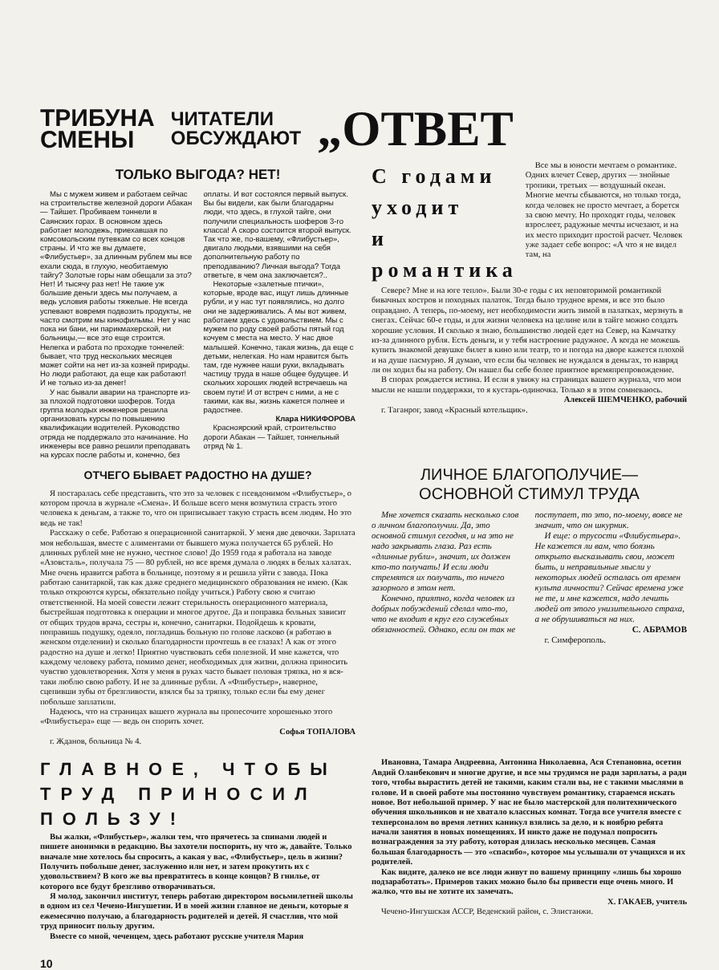ТРИБУНА
СМЕНЫ
ЧИТАТЕЛИ
ОБСУЖДАЮТ
„ОТВЕТ
ТОЛЬКО ВЫГОДА? НЕТ!
Мы с мужем живем и работаем сейчас на строительстве железной дороги Абакан — Тайшет. Пробиваем тоннели в Саянских горах. В основном здесь работает молодежь, приехавшая по комсомольским путевкам со всех концов страны. И что же вы думаете, «Флибустьер», за длинным рублем мы все ехали сюда, в глухую, необитаемую тайгу? Золотые горы нам обещали за это? Нет! И тысячу раз нет! Не такие уж большие деньги здесь мы получаем, а ведь условия работы тяжелые. Не всегда успевают вовремя подвозить продукты, не часто смотрим мы кинофильмы. Нет у нас пока ни бани, ни парикмахерской, ни больницы,— все это еще строится. Нелегка и работа по проходке тоннелей: бывает, что труд нескольких месяцев может сойти на нет из-за козней природы. Но люди работают, да еще как работают! И не только из-за денег!
У нас бывали аварии на транспорте из-за плохой подготовки шоферов. Тогда группа молодых инженеров решила организовать курсы по повышению квалификации водителей. Руководство отряда не поддержало это начинание. Но инженеры все равно решили преподавать на курсах после работы и, конечно, без оплаты. И вот состоялся первый выпуск. Вы бы видели, как были благодарны люди, что здесь, в глухой тайге, они получили специальность шоферов 3-го класса! А скоро состоится второй выпуск. Так что же, по-вашему, «Флибустьер», двигало людьми, взявшими на себя дополнительную работу по преподаванию? Личная выгода? Тогда ответьте, в чем она заключается?..
Некоторые «залетные птички», которые, вроде вас, ищут лишь длинные рубли, и у нас тут появлялись, но долго они не задерживались. А мы вот живем, работаем здесь с удовольствием. Мы с мужем по роду своей работы пятый год кочуем с места на место. У нас двое малышей. Конечно, такая жизнь, да еще с детьми, нелегкая. Но нам нравится быть там, где нужнее наши руки, вкладывать частицу труда в наше общее будущее. И скольких хороших людей встречаешь на своем пути! И от встреч с ними, а не с такими, как вы, жизнь кажется полнее и радостнее.
Клара НИКИФОРОВА
Красноярский край, строительство дороги Абакан — Тайшет, тоннельный отряд № 1.
С годами
уходит
и романтика
Все мы в юности мечтаем о романтике. Одних влечет Север, других — знойные тропики, третьих — воздушный океан. Многие мечты сбываются, но только тогда, когда человек не просто мечтает, а борется за свою мечту. Но проходят годы, человек взрослеет, радужные мечты исчезают, и на их место приходит простой расчет. Человек уже задает себе вопрос: «А что я не видел там, на
Севере? Мне и на юге тепло». Были 30-е годы с их неповторимой романтикой бивачных костров и походных палаток. Тогда было трудное время, и все это было оправдано. А теперь, по-моему, нет необходимости жить зимой в палатках, мерзнуть в снегах. Сейчас 60-е годы, и для жизни человека на целине или в тайге можно создать хорошие условия. И сколько я знаю, большинство людей едет на Север, на Камчатку из-за длинного рубля. Есть деньги, и у тебя настроение радужное. А когда не можешь купить знакомой девушке билет в кино или театр, то и погода на дворе кажется плохой и на душе пасмурно. Я думаю, что если бы человек не нуждался в деньгах, то навряд ли он ходил бы на работу. Он нашел бы себе более приятное времяпрепровождение.
В спорах рождается истина. И если я увижу на страницах вашего журнала, что мои мысли не нашли поддержки, то я кустарь-одиночка. Только я в этом сомневаюсь.
Алексей ШЕМЧЕНКО, рабочий
г. Таганрог, завод «Красный котельщик».
ОТЧЕГО БЫВАЕТ РАДОСТНО НА ДУШЕ?
Я постаралась себе представить, что это за человек с псевдонимом «Флибустьер», о котором прочла в журнале «Смена». И больше всего меня возмутила страсть этого человека к деньгам, а также то, что он приписывает такую страсть всем людям. Но это ведь не так!
Расскажу о себе. Работаю я операционной санитаркой. У меня две девочки. Зарплата моя небольшая, вместе с алиментами от бывшего мужа получается 65 рублей. Но длинных рублей мне не нужно, честное слово! До 1959 года я работала на заводе «Азовсталь», получала 75 — 80 рублей, но все время думала о людях в белых халатах. Мне очень нравится работа в больнице, поэтому я и решила уйти с завода. Пока работаю санитаркой, так как даже среднего медицинского образования не имею. (Как только откроются курсы, обязательно пойду учиться.) Работу свою я считаю ответственной. На моей совести лежит стерильность операционного материала, быстрейшая подготовка к операции и многое другое. Да и поправка больных зависит от общих трудов врача, сестры и, конечно, санитарки. Подойдешь к кровати, поправишь подушку, одеяло, погладишь больную по голове ласково (я работаю в женском отделении) и сколько благодарности прочтешь в ее глазах! А как от этого радостно на душе и легко! Приятно чувствовать себя полезной. И мне кажется, что каждому человеку работа, помимо денег, необходимых для жизни, должна приносить чувство удовлетворения. Хотя у меня в руках часто бывает половая тряпка, но я вся-таки люблю свою работу. И не за длинные рубли. А «Флибустьер», наверное, сцепивши зубы от брезгливости, взялся бы за тряпку, только если бы ему денег побольше заплатили.
Надеюсь, что на страницах вашего журнала вы пропесочите хорошенько этого «Флибустьера» еще — ведь он спорить хочет.
Софья ТОПАЛОВА
г. Жданов, больница № 4.
ЛИЧНОЕ БЛАГОПОЛУЧИЕ—
ОСНОВНОЙ СТИМУЛ ТРУДА
Мне хочется сказать несколько слов о личном благополучии. Да, это основной стимул сегодня, и на это не надо закрывать глаза. Раз есть «длинные рубли», значит, их должен кто-то получать! И если люди стремятся их получать, то ничего зазорного в этом нет.
Конечно, приятно, когда человек из добрых побуждений сделал что-то, что не входит в круг его служебных обязанностей. Однако, если он так не поступает, то это, по-моему, вовсе не значит, что он шкурник.
И еще: о трусости «Флибустьера». Не кажется ли вам, что боязнь открыто высказывать свои, может быть, и неправильные мысли у некоторых людей осталась от времен культа личности? Сейчас времена уже не те, и мне кажется, надо лечить людей от этого унизительного страха, а не обрушиваться на них.
С. АБРАМОВ
г. Симферополь.
ГЛАВНОЕ, ЧТОБЫ ТРУД ПРИНОСИЛ ПОЛЬЗУ!
Вы жалки, «Флибустьер», жалки тем, что прячетесь за спинами людей и пишете анонимки в редакцию. Вы захотели поспорить, ну что ж, давайте. Только вначале мне хотелось бы спросить, а какая у вас, «Флибустьер», цель в жизни? Получить побольше денег, заслуженно или нет, и затем прокутить их с удовольствием? В кого же вы превратитесь в конце концов? В гнилье, от которого все будут брезгливо отворачиваться.
Я молод, закончил институт, теперь работаю директором восьмилетней школы в одном из сел Чечено-Ингушетии. И в моей жизни главное не деньги, которые я ежемесячно получаю, а благодарность родителей и детей. Я счастлив, что мой труд приносит пользу другим.
Вместе со мной, чеченцем, здесь работают русские учителя Мария
10
Ивановна, Тамара Андреевна, Антонина Николаевна, Ася Степановна, осетин Авдий Оланбекович и многие другие, и все мы трудимся не ради зарплаты, а ради того, чтобы вырастить детей не такими, каким стали вы, не с такими мыслями в голове. И в своей работе мы постоянно чувствуем романтику, стараемся искать новое. Вот небольшой пример. У нас не было мастерской для политехнического обучения школьников и не хватало классных комнат. Тогда все учителя вместе с техперсоналом во время летних каникул взялись за дело, и к ноябрю ребята начали занятия в новых помещениях. И никто даже не подумал попросить вознаграждения за эту работу, которая длилась несколько месяцев. Самая большая благодарность — это «спасибо», которое мы услышали от учащихся и их родителей.
Как видите, далеко не все люди живут по вашему принципу «лишь бы хорошо подзаработать». Примеров таких можно было бы привести еще очень много. И жалко, что вы не хотите их замечать.
Х. ГАКАЕВ, учитель
Чечено-Ингушская АССР, Веденский район, с. Элистанжи.